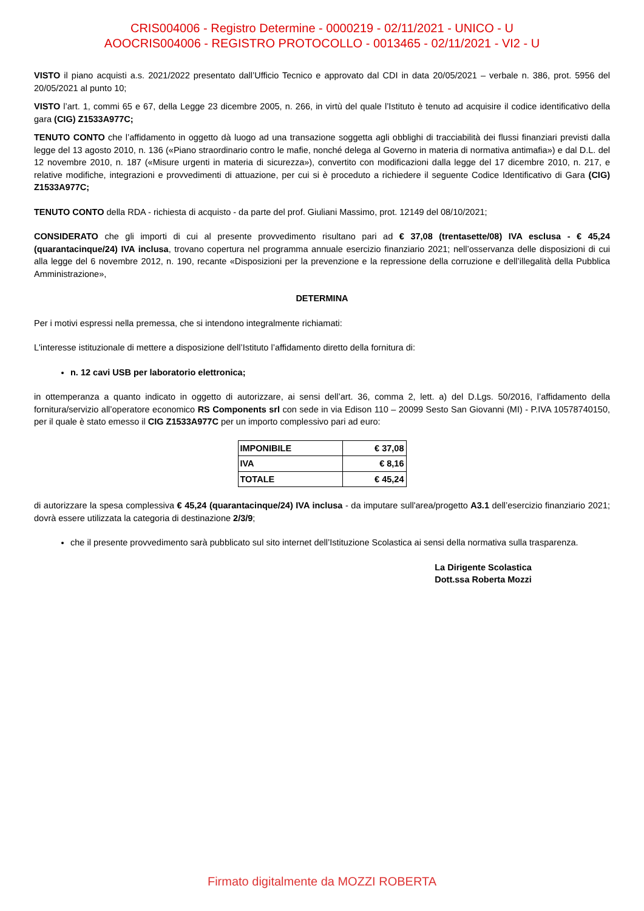CRIS004006 - Registro Determine - 0000219 - 02/11/2021 - UNICO - U
AOOCRIS004006 - REGISTRO PROTOCOLLO - 0013465 - 02/11/2021 - VI2 - U
VISTO il piano acquisti a.s. 2021/2022 presentato dall’Ufficio Tecnico e approvato dal CDI in data 20/05/2021 – verbale n. 386, prot. 5956 del 20/05/2021 al punto 10;
VISTO l’art. 1, commi 65 e 67, della Legge 23 dicembre 2005, n. 266, in virtù del quale l’Istituto è tenuto ad acquisire il codice identificativo della gara (CIG) Z1533A977C;
TENUTO CONTO che l’affidamento in oggetto dà luogo ad una transazione soggetta agli obblighi di tracciabilità dei flussi finanziari previsti dalla legge del 13 agosto 2010, n. 136 («Piano straordinario contro le mafie, nonché delega al Governo in materia di normativa antimafia») e dal D.L. del 12 novembre 2010, n. 187 («Misure urgenti in materia di sicurezza»), convertito con modificazioni dalla legge del 17 dicembre 2010, n. 217, e relative modifiche, integrazioni e provvedimenti di attuazione, per cui si è proceduto a richiedere il seguente Codice Identificativo di Gara (CIG) Z1533A977C;
TENUTO CONTO della RDA - richiesta di acquisto - da parte del prof. Giuliani Massimo, prot. 12149 del 08/10/2021;
CONSIDERATO che gli importi di cui al presente provvedimento risultano pari ad € 37,08 (trentasette/08) IVA esclusa - € 45,24 (quarantacinque/24) IVA inclusa, trovano copertura nel programma annuale esercizio finanziario 2021; nell’osservanza delle disposizioni di cui alla legge del 6 novembre 2012, n. 190, recante «Disposizioni per la prevenzione e la repressione della corruzione e dell’illegalità della Pubblica Amministrazione»,
DETERMINA
Per i motivi espressi nella premessa, che si intendono integralmente richiamati:
L'interesse istituzionale di mettere a disposizione dell’Istituto l’affidamento diretto della fornitura di:
n. 12 cavi USB per laboratorio elettronica;
in ottemperanza a quanto indicato in oggetto di autorizzare, ai sensi dell’art. 36, comma 2, lett. a) del D.Lgs. 50/2016, l’affidamento della fornitura/servizio all’operatore economico RS Components srl con sede in via Edison 110 – 20099 Sesto San Giovanni (MI) - P.IVA 10578740150, per il quale è stato emesso il CIG Z1533A977C per un importo complessivo pari ad euro:
| IMPONIBILE | € 37,08 |
| IVA | € 8,16 |
| TOTALE | € 45,24 |
di autorizzare la spesa complessiva € 45,24 (quarantacinque/24) IVA inclusa - da imputare sull'area/progetto A3.1 dell’esercizio finanziario 2021; dovrà essere utilizzata la categoria di destinazione 2/3/9;
che il presente provvedimento sarà pubblicato sul sito internet dell’Istituzione Scolastica ai sensi della normativa sulla trasparenza.
La Dirigente Scolastica
Dott.ssa Roberta Mozzi
Firmato digitalmente da MOZZI ROBERTA